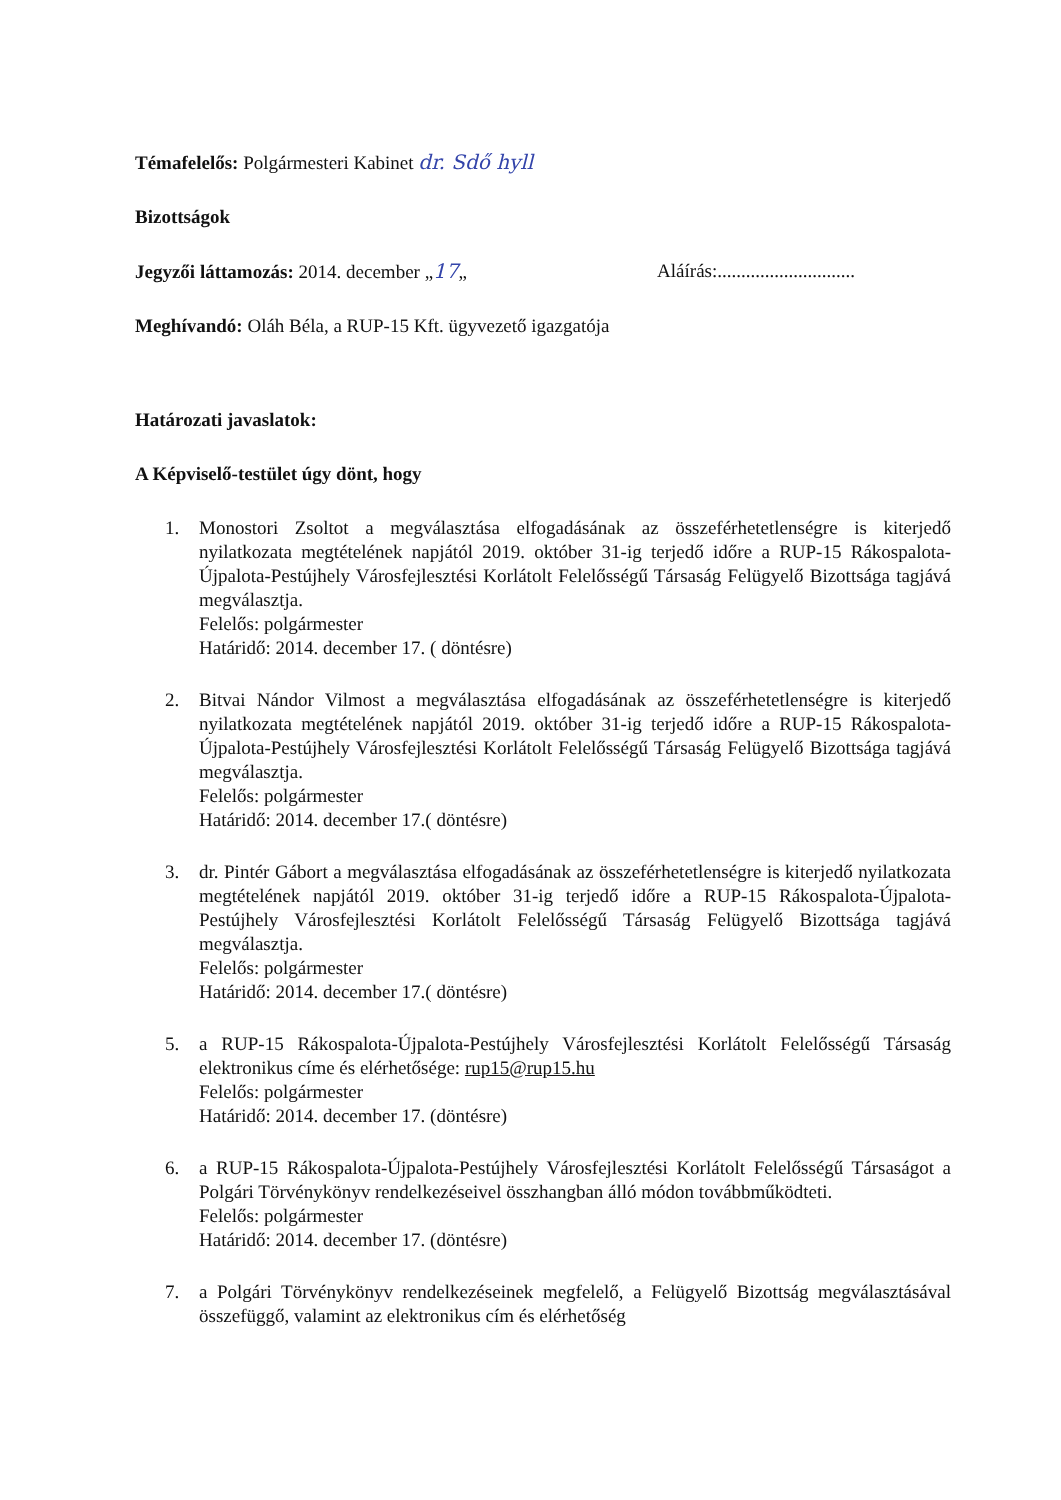Témafelelős: Polgármesteri Kabinet dr. Sdő hyll
Bizottságok
Jegyzői láttamozás: 2014. december „17„
Aláírás:.............................
Meghívandó: Oláh Béla, a RUP-15 Kft. ügyvezető igazgatója
Határozati javaslatok:
A Képviselő-testület úgy dönt, hogy
1. Monostori Zsoltot a megválasztása elfogadásának az összeférhetetlenségre is kiterjedő nyilatkozata megtételének napjától 2019. október 31-ig terjedő időre a RUP-15 Rákospalota-Újpalota-Pestújhely Városfejlesztési Korlátolt Felelősségű Társaság Felügyelő Bizottsága tagjává megválasztja.
Felelős: polgármester
Határidő: 2014. december 17. ( döntésre)
2. Bitvai Nándor Vilmost a megválasztása elfogadásának az összeférhetetlenségre is kiterjedő nyilatkozata megtételének napjától 2019. október 31-ig terjedő időre a RUP-15 Rákospalota-Újpalota-Pestújhely Városfejlesztési Korlátolt Felelősségű Társaság Felügyelő Bizottsága tagjává megválasztja.
Felelős: polgármester
Határidő: 2014. december 17.( döntésre)
3. dr. Pintér Gábort a megválasztása elfogadásának az összeférhetetlenségre is kiterjedő nyilatkozata megtételének napjától 2019. október 31-ig terjedő időre a RUP-15 Rákospalota-Újpalota-Pestújhely Városfejlesztési Korlátolt Felelősségű Társaság Felügyelő Bizottsága tagjává megválasztja.
Felelős: polgármester
Határidő: 2014. december 17.( döntésre)
5. a RUP-15 Rákospalota-Újpalota-Pestújhely Városfejlesztési Korlátolt Felelősségű Társaság elektronikus címe és elérhetősége: rup15@rup15.hu
Felelős: polgármester
Határidő: 2014. december 17. (döntésre)
6. a RUP-15 Rákospalota-Újpalota-Pestújhely Városfejlesztési Korlátolt Felelősségű Társaságot a Polgári Törvénykönyv rendelkezéseivel összhangban álló módon továbbműködteti.
Felelős: polgármester
Határidő: 2014. december 17. (döntésre)
7. a Polgári Törvénykönyv rendelkezéseinek megfelelő, a Felügyelő Bizottság megválasztásával összefüggő, valamint az elektronikus cím és elérhetőség